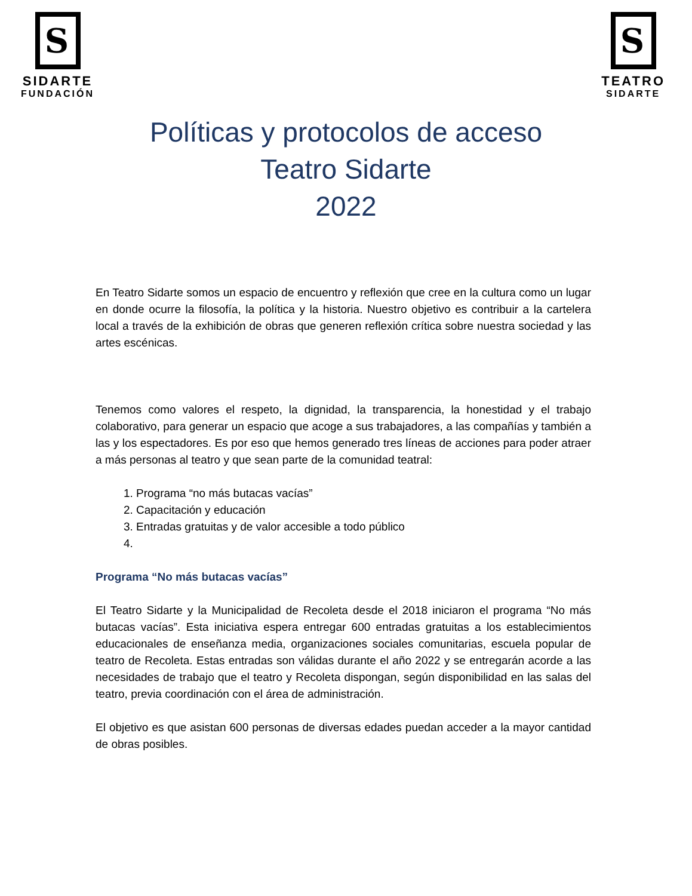S
SIDARTE
FUNDACIÓN
S
TEATRO
SIDARTE
Políticas y protocolos de acceso
Teatro Sidarte
2022
En Teatro Sidarte somos un espacio de encuentro y reflexión que cree en la cultura como un lugar en donde ocurre la filosofía, la política y la historia. Nuestro objetivo es contribuir a la cartelera local a través de la exhibición de obras que generen reflexión crítica sobre nuestra sociedad y las artes escénicas.
Tenemos como valores el respeto, la dignidad, la transparencia, la honestidad y el trabajo colaborativo, para generar un espacio que acoge a sus trabajadores, a las compañías y también a las y los espectadores. Es por eso que hemos generado tres líneas de acciones para poder atraer a más personas al teatro y que sean parte de la comunidad teatral:
1. Programa “no más butacas vacías”
2. Capacitación y educación
3. Entradas gratuitas y de valor accesible a todo público
Programa “No más butacas vacías”
El Teatro Sidarte y la Municipalidad de Recoleta desde el 2018 iniciaron el programa “No más butacas vacías”. Esta iniciativa espera entregar 600 entradas gratuitas a los establecimientos educacionales de enseñanza media, organizaciones sociales comunitarias, escuela popular de teatro de Recoleta. Estas entradas son válidas durante el año 2022 y se entregarán acorde a las necesidades de trabajo que el teatro y Recoleta dispongan, según disponibilidad en las salas del teatro, previa coordinación con el área de administración.
El objetivo es que asistan 600 personas de diversas edades puedan acceder a la mayor cantidad de obras posibles.